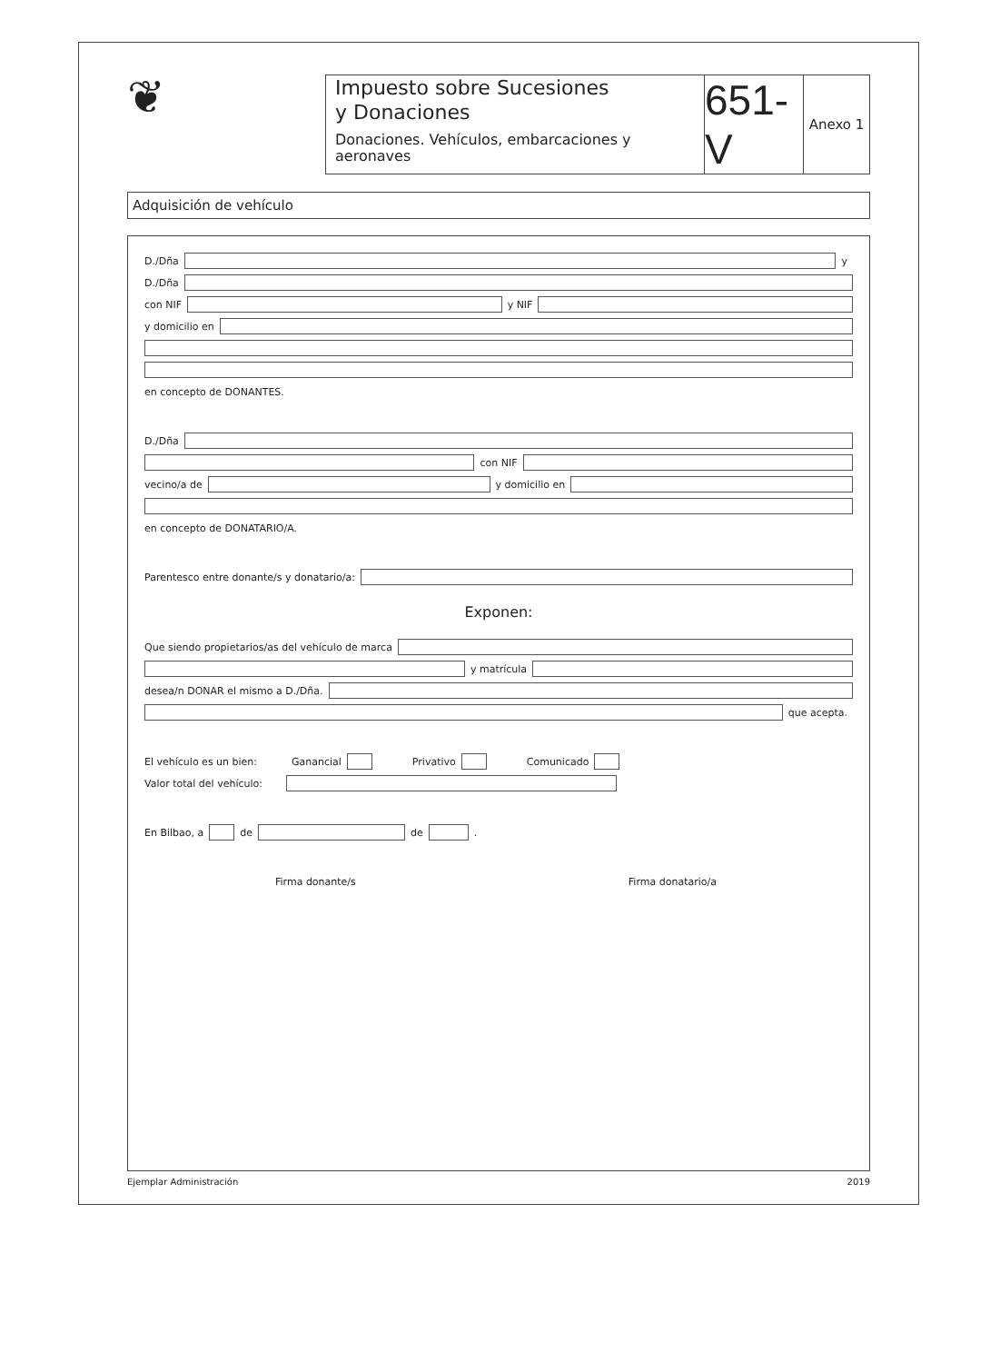❦
Impuesto sobre Sucesiones
y Donaciones
Donaciones. Vehículos, embarcaciones y aeronaves
651-V
Anexo 1
Adquisición de vehículo
D./Dña y
D./Dña
con NIF y NIF
y domicilio en
en concepto de DONANTES.
D./Dña
con NIF
vecino/a de y domicilio en
en concepto de DONATARIO/A.
Parentesco entre donante/s y donatario/a:
Exponen:
Que siendo propietarios/as del vehículo de marca
y matrícula
desea/n DONAR el mismo a D./Dña.
que acepta.
El vehículo es un bien: Ganancial Privativo Comunicado
Valor total del vehículo:
En Bilbao, a de de .
Firma donante/s Firma donatario/a
Ejemplar Administración 2019